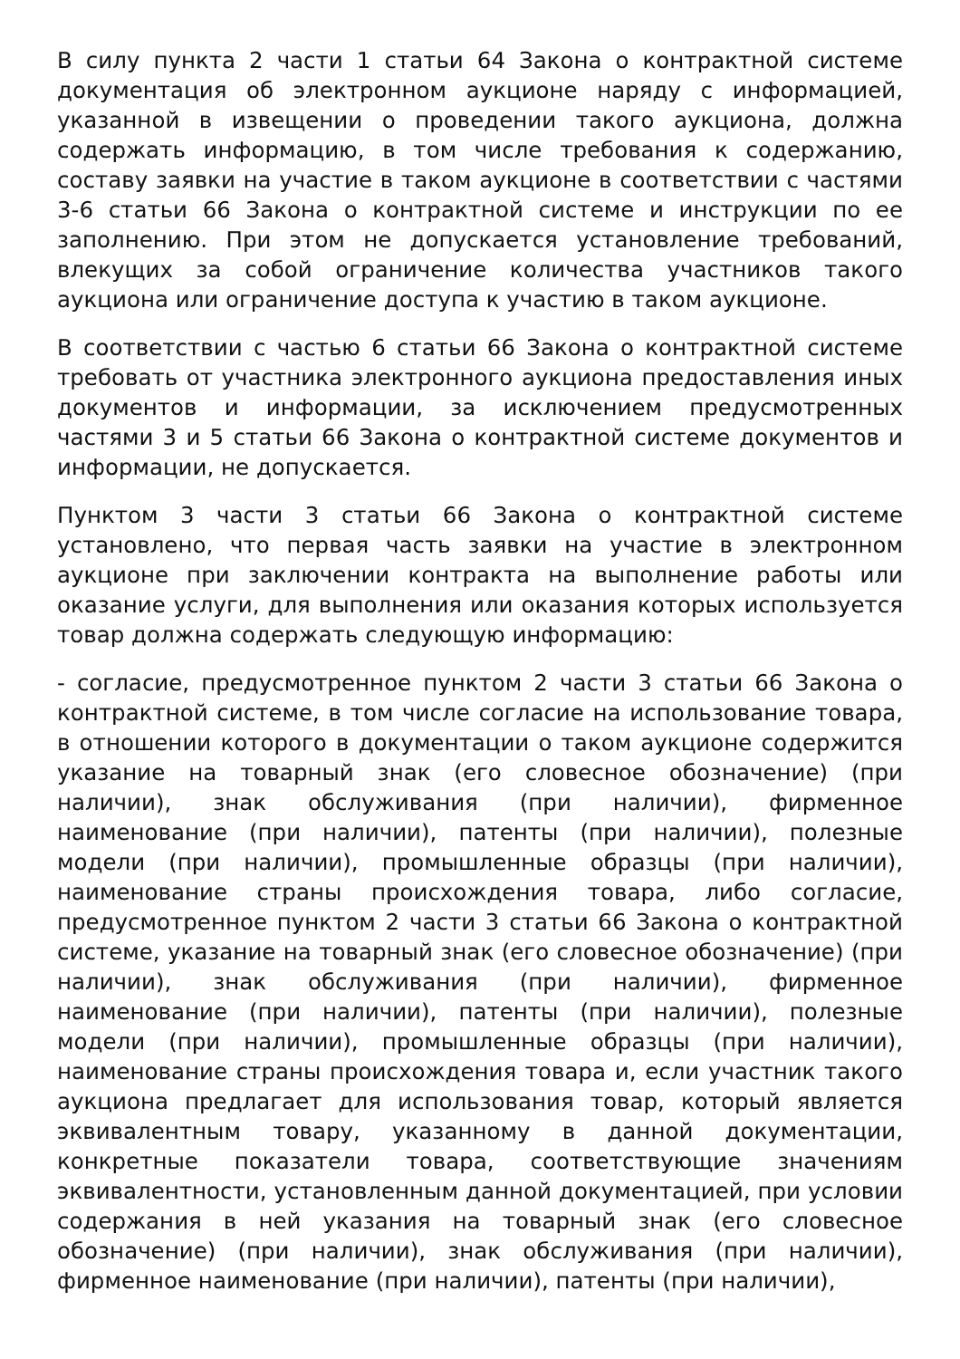В силу пункта 2 части 1 статьи 64 Закона о контрактной системе документация об электронном аукционе наряду с информацией, указанной в извещении о проведении такого аукциона, должна содержать информацию, в том числе требования к содержанию, составу заявки на участие в таком аукционе в соответствии с частями 3-6 статьи 66 Закона о контрактной системе и инструкции по ее заполнению. При этом не допускается установление требований, влекущих за собой ограничение количества участников такого аукциона или ограничение доступа к участию в таком аукционе.
В соответствии с частью 6 статьи 66 Закона о контрактной системе требовать от участника электронного аукциона предоставления иных документов и информации, за исключением предусмотренных частями 3 и 5 статьи 66 Закона о контрактной системе документов и информации, не допускается.
Пунктом 3 части 3 статьи 66 Закона о контрактной системе установлено, что первая часть заявки на участие в электронном аукционе при заключении контракта на выполнение работы или оказание услуги, для выполнения или оказания которых используется товар должна содержать следующую информацию:
- согласие, предусмотренное пунктом 2 части 3 статьи 66 Закона о контрактной системе, в том числе согласие на использование товара, в отношении которого в документации о таком аукционе содержится указание на товарный знак (его словесное обозначение) (при наличии), знак обслуживания (при наличии), фирменное наименование (при наличии), патенты (при наличии), полезные модели (при наличии), промышленные образцы (при наличии), наименование страны происхождения товара, либо согласие, предусмотренное пунктом 2 части 3 статьи 66 Закона о контрактной системе, указание на товарный знак (его словесное обозначение) (при наличии), знак обслуживания (при наличии), фирменное наименование (при наличии), патенты (при наличии), полезные модели (при наличии), промышленные образцы (при наличии), наименование страны происхождения товара и, если участник такого аукциона предлагает для использования товар, который является эквивалентным товару, указанному в данной документации, конкретные показатели товара, соответствующие значениям эквивалентности, установленным данной документацией, при условии содержания в ней указания на товарный знак (его словесное обозначение) (при наличии), знак обслуживания (при наличии), фирменное наименование (при наличии), патенты (при наличии),